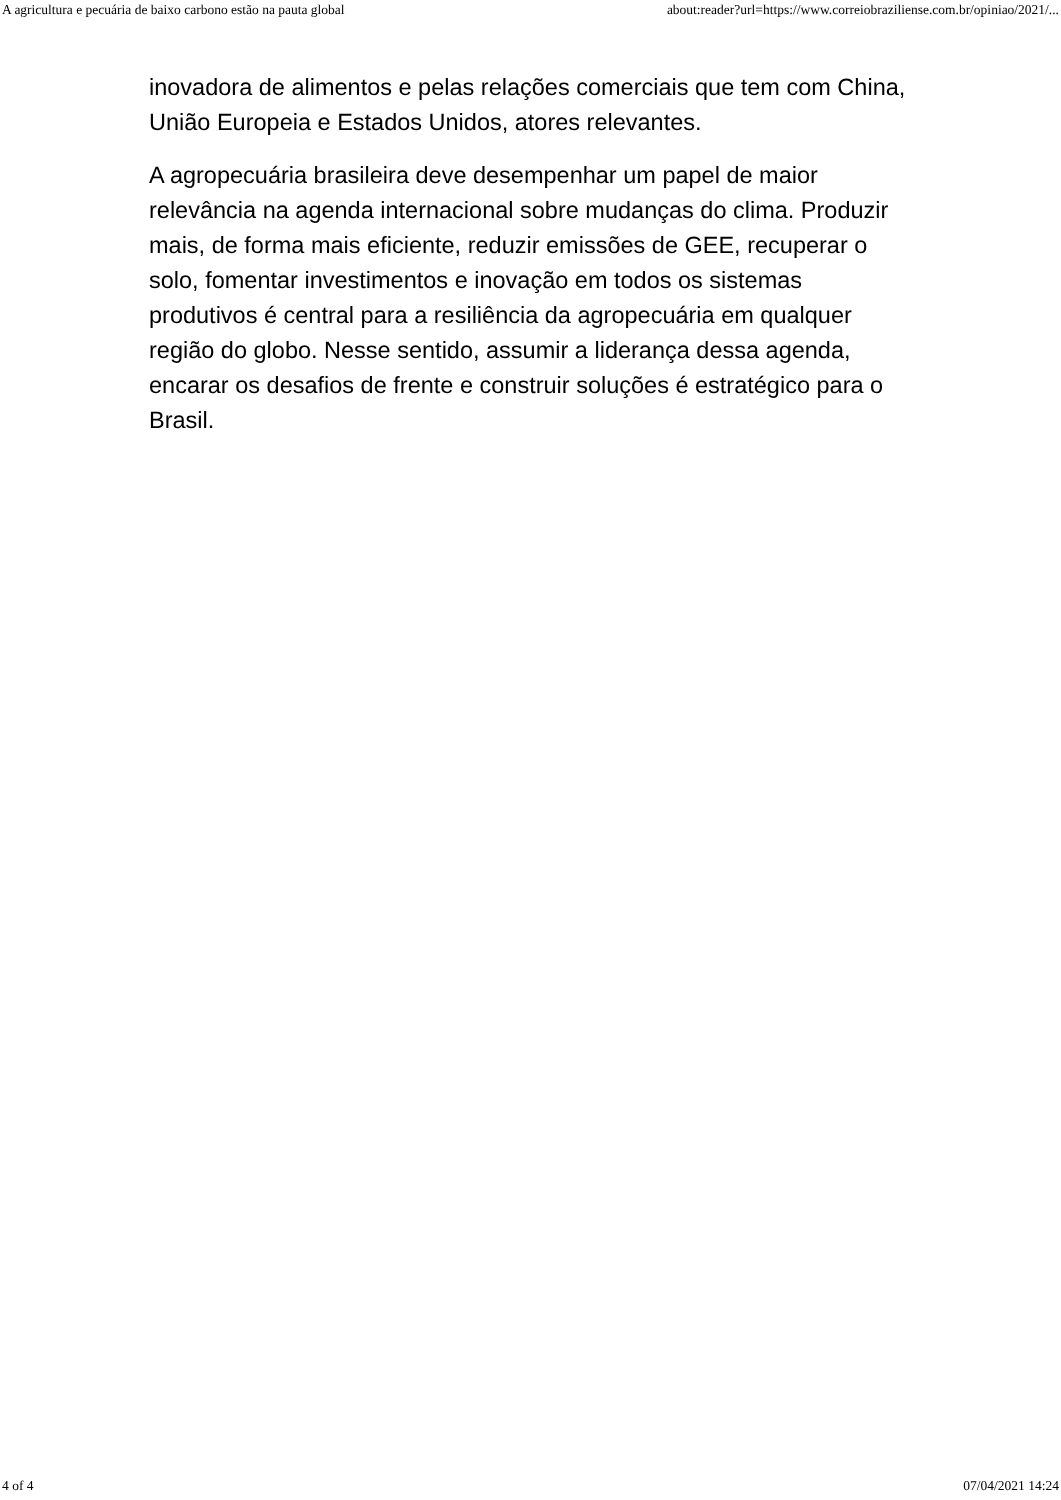A agricultura e pecuária de baixo carbono estão na pauta global about:reader?url=https://www.correiobraziliense.com.br/opiniao/2021/...
inovadora de alimentos e pelas relações comerciais que tem com China, União Europeia e Estados Unidos, atores relevantes.
A agropecuária brasileira deve desempenhar um papel de maior relevância na agenda internacional sobre mudanças do clima. Produzir mais, de forma mais eficiente, reduzir emissões de GEE, recuperar o solo, fomentar investimentos e inovação em todos os sistemas produtivos é central para a resiliência da agropecuária em qualquer região do globo. Nesse sentido, assumir a liderança dessa agenda, encarar os desafios de frente e construir soluções é estratégico para o Brasil.
4 of 4 07/04/2021 14:24